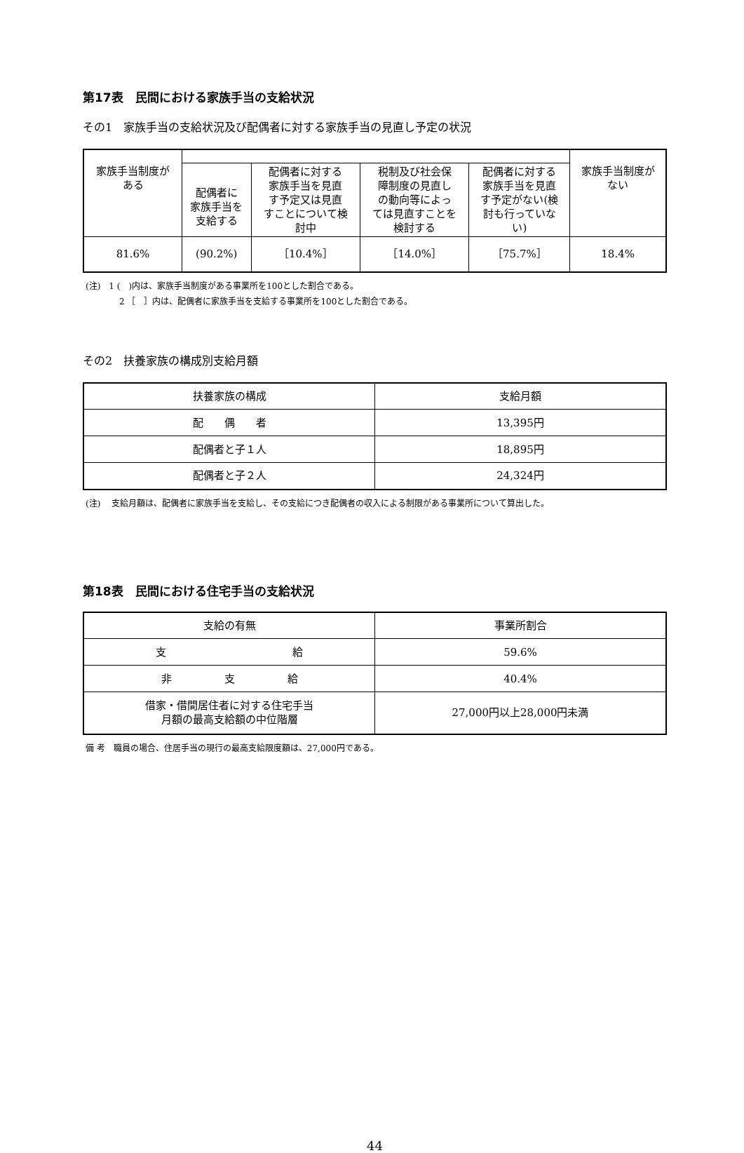第17表　民間における家族手当の支給状況
その1　家族手当の支給状況及び配偶者に対する家族手当の見直し予定の状況
| 家族手当制度が ある | | | | | 家族手当制度が ない |
| --- | --- | --- | --- | --- | --- |
| | 配偶者に 家族手当を 支給する | 配偶者に対する 家族手当を見直 す予定又は見直 すことについて検 討中 | 税制及び社会保 障制度の見直し の動向等によっ ては見直すことを 検討する | 配偶者に対する 家族手当を見直 す予定がない(検 討も行っていな い) | |
| 81.6% | (90.2%) | ［10.4%］ | ［14.0%］ | ［75.7%］ | 18.4% |
(注)　1 (　)内は、家族手当制度がある事業所を100とした割合である。
　　　　2 ［　］内は、配偶者に家族手当を支給する事業所を100とした割合である。
その2　扶養家族の構成別支給月額
| 扶養家族の構成 | 支給月額 |
| --- | --- |
| 配 偶 者 | 13,395円 |
| 配偶者と子１人 | 18,895円 |
| 配偶者と子２人 | 24,324円 |
(注)　 支給月額は、配偶者に家族手当を支給し、その支給につき配偶者の収入による制限がある事業所について算出した。
第18表　民間における住宅手当の支給状況
| 支給の有無 | 事業所割合 |
| --- | --- |
| 支 給 | 59.6% |
| 非 支 給 | 40.4% |
| 借家・借間居住者に対する住宅手当 月額の最高支給額の中位階層 | 27,000円以上28,000円未満 |
備 考　職員の場合、住居手当の現行の最高支給限度額は、27,000円である。
44